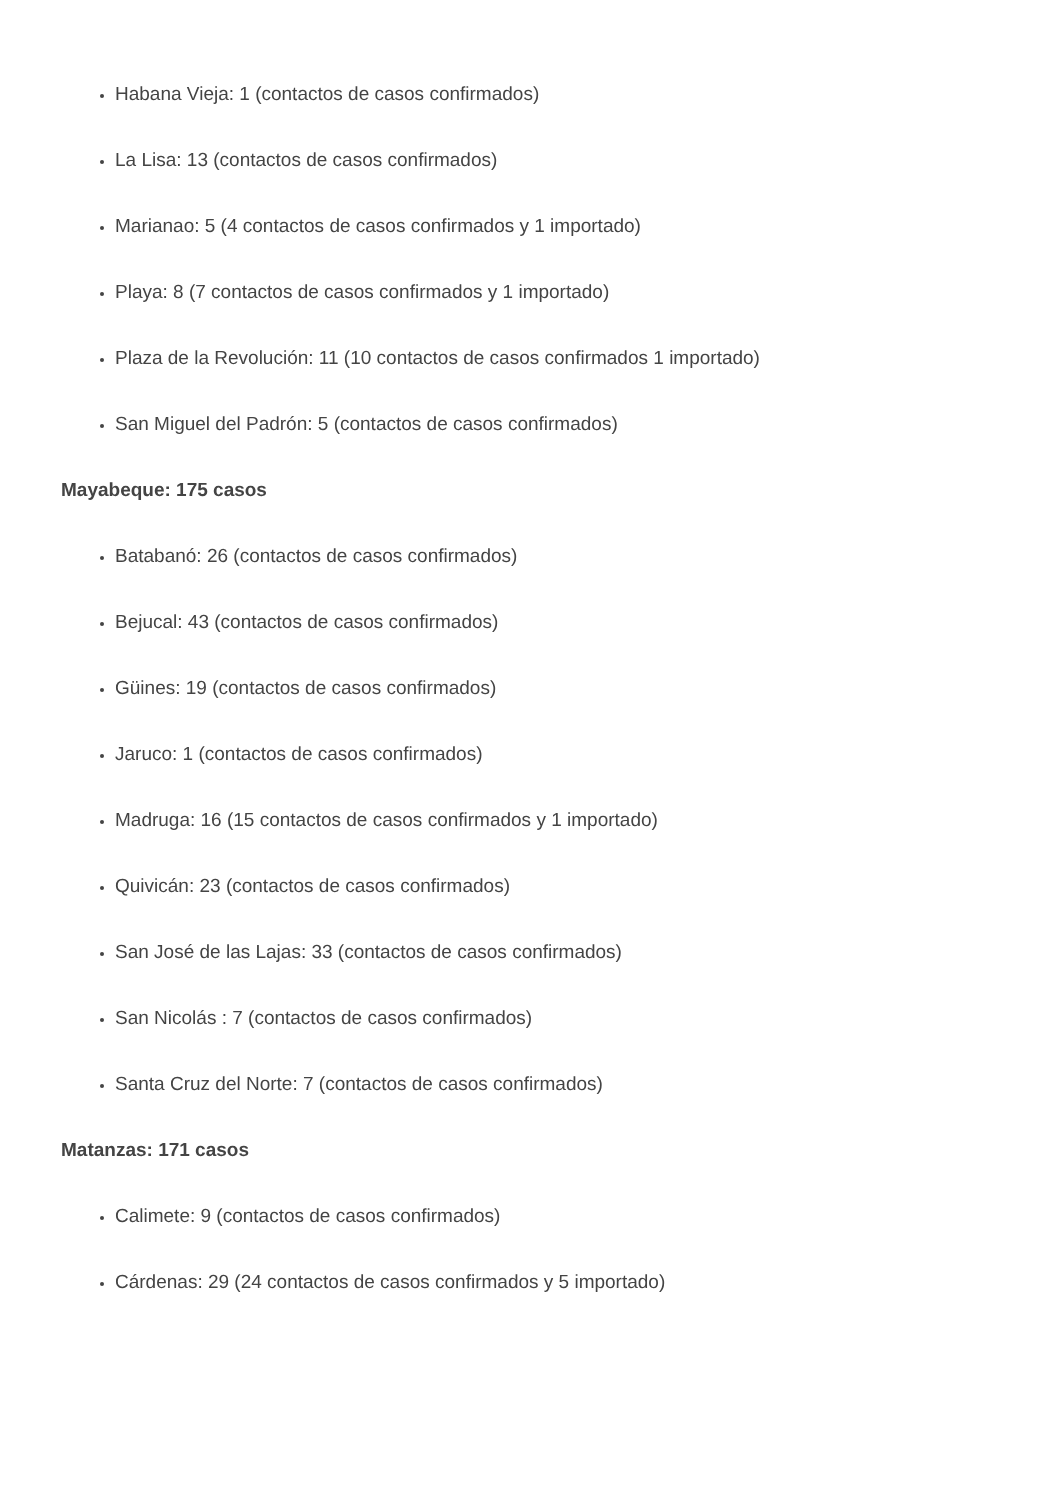Habana Vieja: 1 (contactos de casos confirmados)
La Lisa: 13 (contactos de casos confirmados)
Marianao: 5 (4 contactos de casos confirmados y 1 importado)
Playa: 8 (7 contactos de casos confirmados y 1 importado)
Plaza de la Revolución: 11 (10 contactos de casos confirmados 1 importado)
San Miguel del Padrón: 5 (contactos de casos confirmados)
Mayabeque: 175 casos
Batabanó: 26 (contactos de casos confirmados)
Bejucal: 43 (contactos de casos confirmados)
Güines: 19 (contactos de casos confirmados)
Jaruco: 1 (contactos de casos confirmados)
Madruga: 16 (15 contactos de casos confirmados y 1 importado)
Quivicán: 23 (contactos de casos confirmados)
San José de las Lajas: 33 (contactos de casos confirmados)
San Nicolás : 7 (contactos de casos confirmados)
Santa Cruz del Norte: 7 (contactos de casos confirmados)
Matanzas: 171 casos
Calimete: 9 (contactos de casos confirmados)
Cárdenas: 29 (24 contactos de casos confirmados y 5 importado)